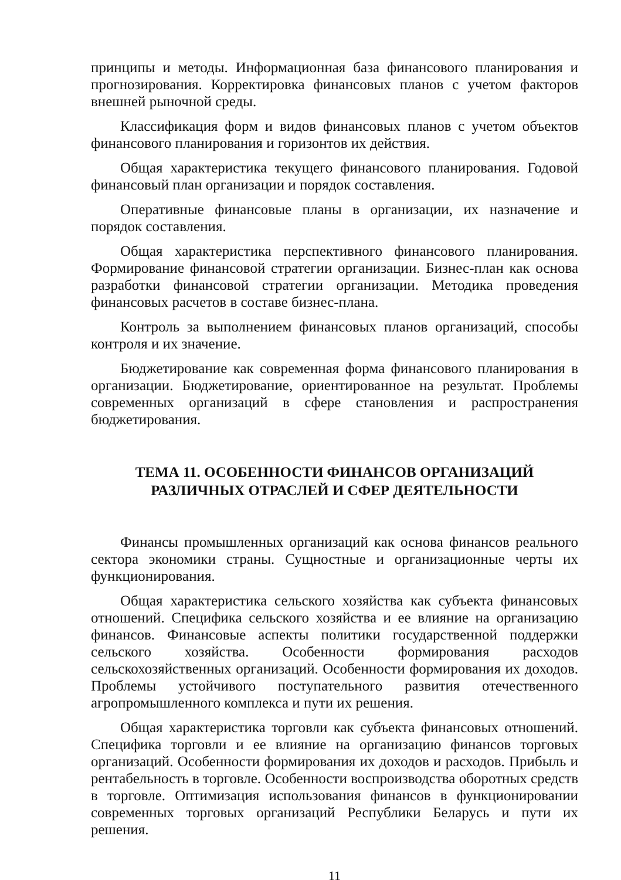принципы и методы. Информационная база финансового планирования и прогнозирования. Корректировка финансовых планов с учетом факторов внешней рыночной среды.
Классификация форм и видов финансовых планов с учетом объектов финансового планирования и горизонтов их действия.
Общая характеристика текущего финансового планирования. Годовой финансовый план организации и порядок составления.
Оперативные финансовые планы в организации, их назначение и порядок составления.
Общая характеристика перспективного финансового планирования. Формирование финансовой стратегии организации. Бизнес-план как основа разработки финансовой стратегии организации. Методика проведения финансовых расчетов в составе бизнес-плана.
Контроль за выполнением финансовых планов организаций, способы контроля и их значение.
Бюджетирование как современная форма финансового планирования в организации. Бюджетирование, ориентированное на результат. Проблемы современных организаций в сфере становления и распространения бюджетирования.
ТЕМА 11. ОСОБЕННОСТИ ФИНАНСОВ ОРГАНИЗАЦИЙ
РАЗЛИЧНЫХ ОТРАСЛЕЙ И СФЕР ДЕЯТЕЛЬНОСТИ
Финансы промышленных организаций как основа финансов реального сектора экономики страны. Сущностные и организационные черты их функционирования.
Общая характеристика сельского хозяйства как субъекта финансовых отношений. Специфика сельского хозяйства и ее влияние на организацию финансов. Финансовые аспекты политики государственной поддержки сельского хозяйства. Особенности формирования расходов сельскохозяйственных организаций. Особенности формирования их доходов. Проблемы устойчивого поступательного развития отечественного агропромышленного комплекса и пути их решения.
Общая характеристика торговли как субъекта финансовых отношений. Специфика торговли и ее влияние на организацию финансов торговых организаций. Особенности формирования их доходов и расходов. Прибыль и рентабельность в торговле. Особенности воспроизводства оборотных средств в торговле. Оптимизация использования финансов в функционировании современных торговых организаций Республики Беларусь и пути их решения.
11